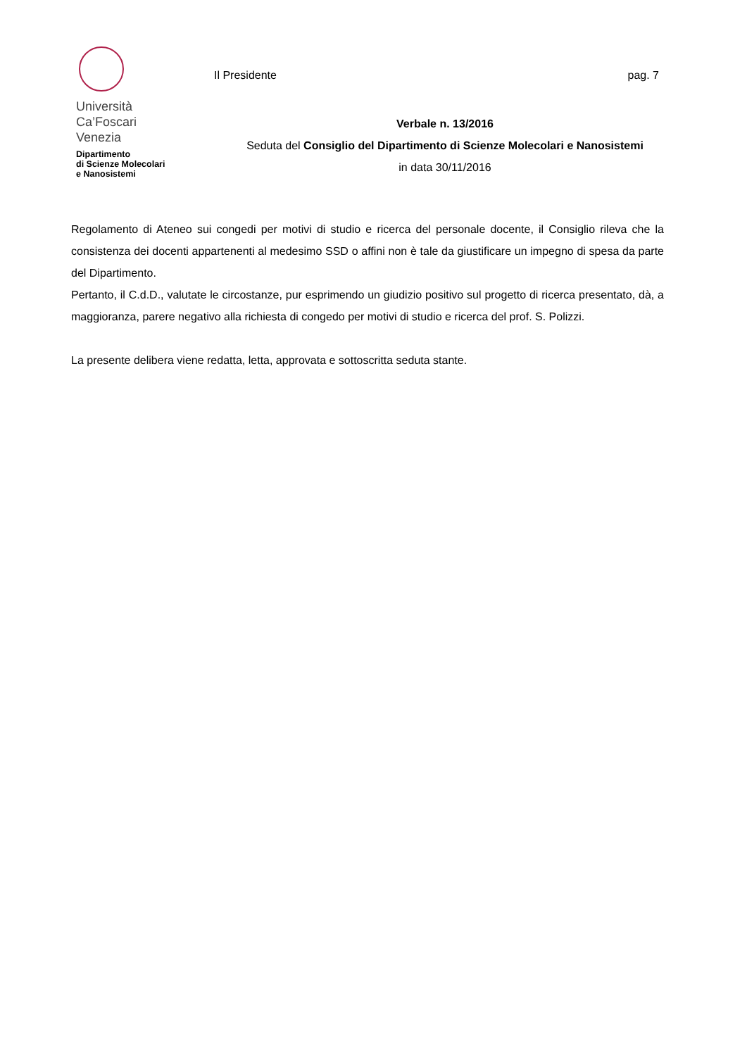Università
Ca’Foscari
Venezia
Dipartimento
di Scienze Molecolari
e Nanosistemi
Il Presidente pag. 7
Verbale n. 13/2016
Seduta del Consiglio del Dipartimento di Scienze Molecolari e Nanosistemi
in data 30/11/2016
Regolamento di Ateneo sui congedi per motivi di studio e ricerca del personale docente, il Consiglio rileva che la consistenza dei docenti appartenenti al medesimo SSD o affini non è tale da giustificare un impegno di spesa da parte del Dipartimento.
Pertanto, il C.d.D., valutate le circostanze, pur esprimendo un giudizio positivo sul progetto di ricerca presentato, dà, a maggioranza, parere negativo alla richiesta di congedo per motivi di studio e ricerca del prof. S. Polizzi.
La presente delibera viene redatta, letta, approvata e sottoscritta seduta stante.